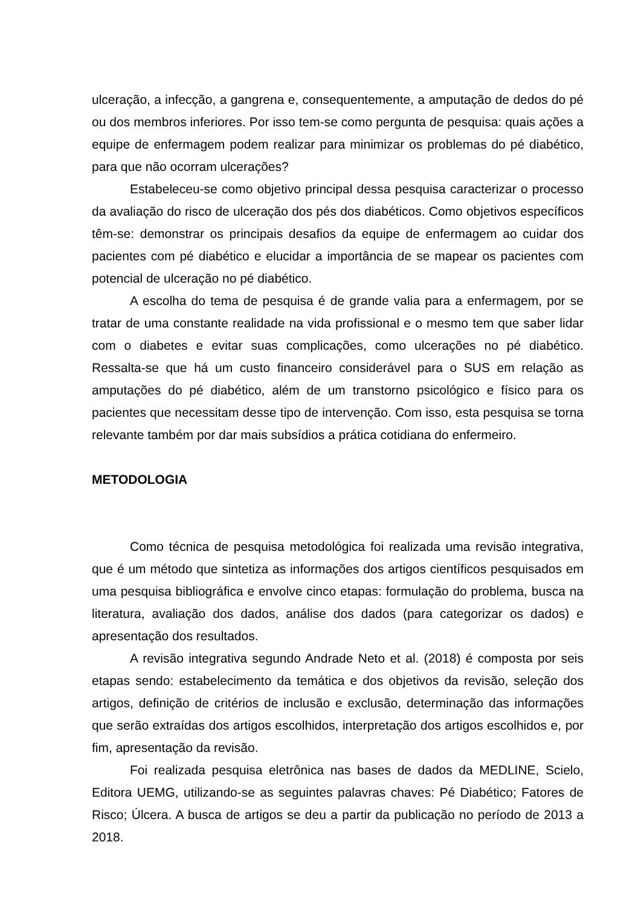ulceração, a infecção, a gangrena e, consequentemente, a amputação de dedos do pé ou dos membros inferiores. Por isso tem-se como pergunta de pesquisa: quais ações a equipe de enfermagem podem realizar para minimizar os problemas do pé diabético, para que não ocorram ulcerações?
Estabeleceu-se como objetivo principal dessa pesquisa caracterizar o processo da avaliação do risco de ulceração dos pés dos diabéticos. Como objetivos específicos têm-se: demonstrar os principais desafios da equipe de enfermagem ao cuidar dos pacientes com pé diabético e elucidar a importância de se mapear os pacientes com potencial de ulceração no pé diabético.
A escolha do tema de pesquisa é de grande valia para a enfermagem, por se tratar de uma constante realidade na vida profissional e o mesmo tem que saber lidar com o diabetes e evitar suas complicações, como ulcerações no pé diabético. Ressalta-se que há um custo financeiro considerável para o SUS em relação as amputações do pé diabético, além de um transtorno psicológico e físico para os pacientes que necessitam desse tipo de intervenção. Com isso, esta pesquisa se torna relevante também por dar mais subsídios a prática cotidiana do enfermeiro.
METODOLOGIA
Como técnica de pesquisa metodológica foi realizada uma revisão integrativa, que é um método que sintetiza as informações dos artigos científicos pesquisados em uma pesquisa bibliográfica e envolve cinco etapas: formulação do problema, busca na literatura, avaliação dos dados, análise dos dados (para categorizar os dados) e apresentação dos resultados.
A revisão integrativa segundo Andrade Neto et al. (2018) é composta por seis etapas sendo: estabelecimento da temática e dos objetivos da revisão, seleção dos artigos, definição de critérios de inclusão e exclusão, determinação das informações que serão extraídas dos artigos escolhidos, interpretação dos artigos escolhidos e, por fim, apresentação da revisão.
Foi realizada pesquisa eletrônica nas bases de dados da MEDLINE, Scielo, Editora UEMG, utilizando-se as seguintes palavras chaves: Pé Diabético; Fatores de Risco; Úlcera. A busca de artigos se deu a partir da publicação no período de 2013 a 2018.